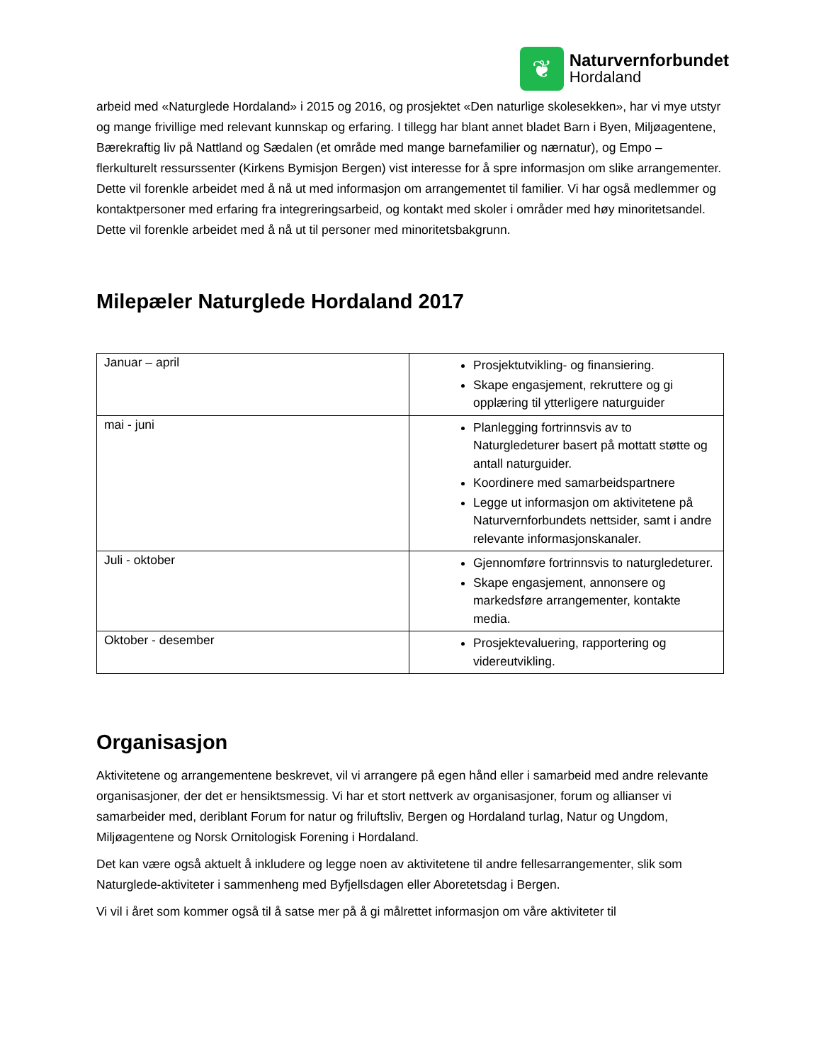❦
Naturvernforbundet
Hordaland
arbeid med «Naturglede Hordaland» i 2015 og 2016, og prosjektet «Den naturlige skolesekken», har vi mye utstyr og mange frivillige med relevant kunnskap og erfaring. I tillegg har blant annet bladet Barn i Byen, Miljøagentene, Bærekraftig liv på Nattland og Sædalen (et område med mange barnefamilier og nærnatur), og Empo – flerkulturelt ressurssenter (Kirkens Bymisjon Bergen) vist interesse for å spre informasjon om slike arrangementer. Dette vil forenkle arbeidet med å nå ut med informasjon om arrangementet til familier. Vi har også medlemmer og kontaktpersoner med erfaring fra integreringsarbeid, og kontakt med skoler i områder med høy minoritetsandel. Dette vil forenkle arbeidet med å nå ut til personer med minoritetsbakgrunn.
Milepæler Naturglede Hordaland 2017
| Januar – april | Prosjektutvikling- og finansiering. Skape engasjement, rekruttere og gi opplæring til ytterligere naturguider |
| mai - juni | Planlegging fortrinnsvis av to Naturgledeturer basert på mottatt støtte og antall naturguider. Koordinere med samarbeidspartnere Legge ut informasjon om aktivitetene på Naturvernforbundets nettsider, samt i andre relevante informasjonskanaler. |
| Juli - oktober | Gjennomføre fortrinnsvis to naturgledeturer. Skape engasjement, annonsere og markedsføre arrangementer, kontakte media. |
| Oktober - desember | Prosjektevaluering, rapportering og videreutvikling. |
Organisasjon
Aktivitetene og arrangementene beskrevet, vil vi arrangere på egen hånd eller i samarbeid med andre relevante organisasjoner, der det er hensiktsmessig. Vi har et stort nettverk av organisasjoner, forum og allianser vi samarbeider med, deriblant Forum for natur og friluftsliv, Bergen og Hordaland turlag, Natur og Ungdom, Miljøagentene og Norsk Ornitologisk Forening i Hordaland.
Det kan være også aktuelt å inkludere og legge noen av aktivitetene til andre fellesarrangementer, slik som Naturglede-aktiviteter i sammenheng med Byfjellsdagen eller Aboretetsdag i Bergen.
Vi vil i året som kommer også til å satse mer på å gi målrettet informasjon om våre aktiviteter til